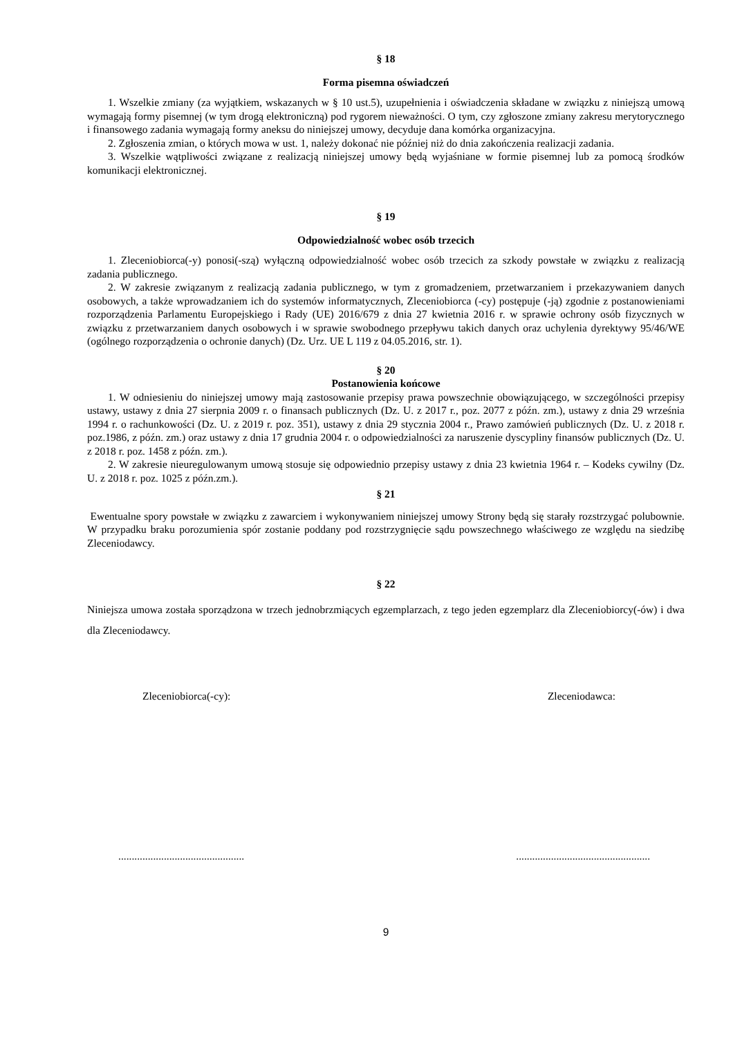§ 18
Forma pisemna oświadczeń
1. Wszelkie zmiany (za wyjątkiem, wskazanych w § 10 ust.5), uzupełnienia i oświadczenia składane w związku z niniejszą umową wymagają formy pisemnej (w tym drogą elektroniczną) pod rygorem nieważności. O tym, czy zgłoszone zmiany zakresu merytorycznego i finansowego zadania wymagają formy aneksu do niniejszej umowy, decyduje dana komórka organizacyjna.
2. Zgłoszenia zmian, o których mowa w ust. 1, należy dokonać nie później niż do dnia zakończenia realizacji zadania.
3. Wszelkie wątpliwości związane z realizacją niniejszej umowy będą wyjaśniane w formie pisemnej lub za pomocą środków komunikacji elektronicznej.
§ 19
Odpowiedzialność wobec osób trzecich
1. Zleceniobiorca(-y) ponosi(-szą) wyłączną odpowiedzialność wobec osób trzecich za szkody powstałe w związku z realizacją zadania publicznego.
2. W zakresie związanym z realizacją zadania publicznego, w tym z gromadzeniem, przetwarzaniem i przekazywaniem danych osobowych, a także wprowadzaniem ich do systemów informatycznych, Zleceniobiorca (-cy) postępuje (-ją) zgodnie z postanowieniami rozporządzenia Parlamentu Europejskiego i Rady (UE) 2016/679 z dnia 27 kwietnia 2016 r. w sprawie ochrony osób fizycznych w związku z przetwarzaniem danych osobowych i w sprawie swobodnego przepływu takich danych oraz uchylenia dyrektywy 95/46/WE (ogólnego rozporządzenia o ochronie danych) (Dz. Urz. UE L 119 z 04.05.2016, str. 1).
§ 20
Postanowienia końcowe
1. W odniesieniu do niniejszej umowy mają zastosowanie przepisy prawa powszechnie obowiązującego, w szczególności przepisy ustawy, ustawy z dnia 27 sierpnia 2009 r. o finansach publicznych (Dz. U. z 2017 r., poz. 2077 z późn. zm.), ustawy z dnia 29 września 1994 r. o rachunkowości (Dz. U. z 2019 r. poz. 351), ustawy z dnia 29 stycznia 2004 r., Prawo zamówień publicznych (Dz. U. z 2018 r. poz.1986, z późn. zm.) oraz ustawy z dnia 17 grudnia 2004 r. o odpowiedzialności za naruszenie dyscypliny finansów publicznych (Dz. U. z 2018 r. poz. 1458 z późn. zm.).
2. W zakresie nieuregulowanym umową stosuje się odpowiednio przepisy ustawy z dnia 23 kwietnia 1964 r. – Kodeks cywilny (Dz. U. z 2018 r. poz. 1025 z późn.zm.).
§ 21
Ewentualne spory powstałe w związku z zawarciem i wykonywaniem niniejszej umowy Strony będą się starały rozstrzygać polubownie. W przypadku braku porozumienia spór zostanie poddany pod rozstrzygnięcie sądu powszechnego właściwego ze względu na siedzibę Zleceniodawcy.
§ 22
Niniejsza umowa została sporządzona w trzech jednobrzmiących egzemplarzach, z tego jeden egzemplarz dla Zleceniobiorcy(-ów) i dwa dla Zleceniodawcy.
Zleceniobiorca(-cy): Zleceniodawca:
.................................................................................................
9